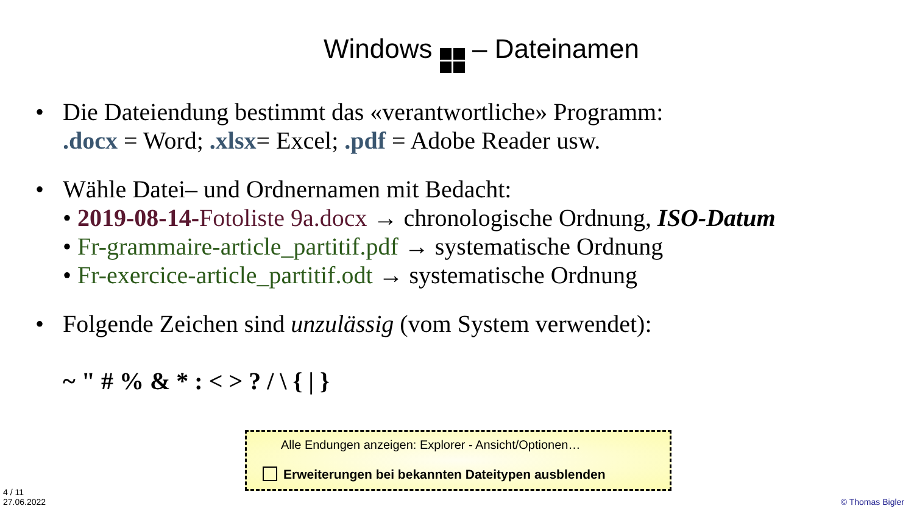Windows – Dateinamen
• Die Dateiendung bestimmt das «verantwortliche» Programm:
.docx = Word; .xlsx= Excel; .pdf = Adobe Reader usw.
• Wähle Datei– und Ordnernamen mit Bedacht:
• 2019-08-14-Fotoliste 9a.docx → chronologische Ordnung, ISO-Datum
• Fr-grammaire-article_partitif.pdf → systematische Ordnung
• Fr-exercice-article_partitif.odt → systematische Ordnung
• Folgende Zeichen sind unzulässig (vom System verwendet):
~ " # % & * : < > ? / \ { | }
Alle Endungen anzeigen: Explorer - Ansicht/Optionen…
Erweiterungen bei bekannten Dateitypen ausblenden
4 / 11
27.06.2022
© Thomas Bigler